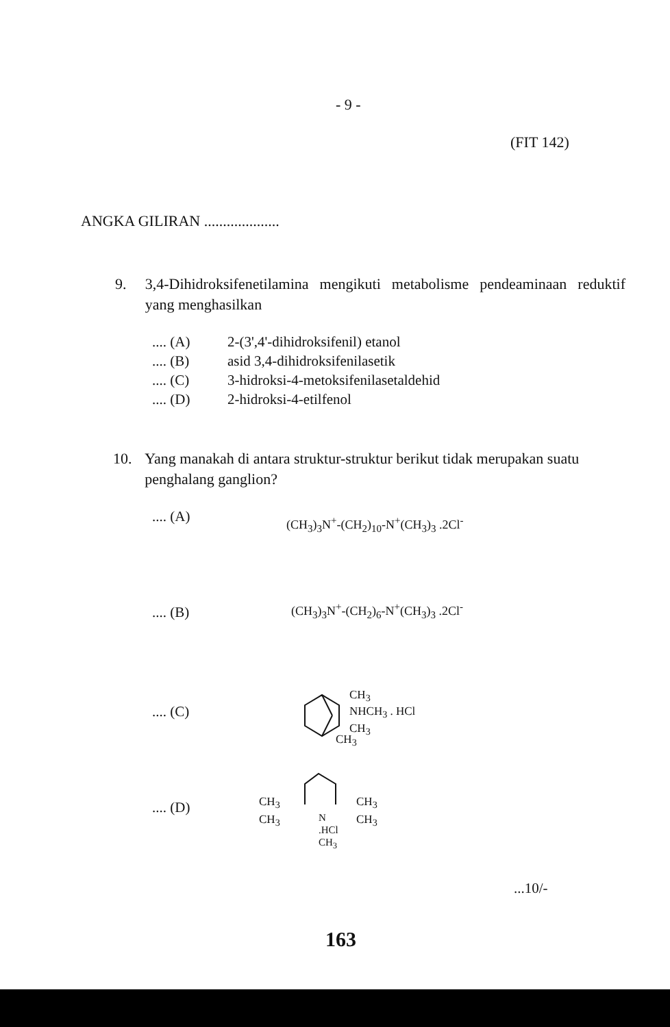- 9 -
(FIT 142)
ANGKA GILIRAN ....................
9. 3,4-Dihidroksifenetilamina mengikuti metabolisme pendeaminaan reduktif yang menghasilkan
.... (A) 2-(3',4'-dihidroksifenil) etanol
.... (B) asid 3,4-dihidroksifenilasetik
.... (C) 3-hidroksi-4-metoksifenilasetaldehid
.... (D) 2-hidroksi-4-etilfenol
10. Yang manakah di antara struktur-struktur berikut tidak merupakan suatu penghalang ganglion?
.... (A)
(CH<sub>3</sub>)<sub>3</sub>N<sup>+</sup>-(CH<sub>2</sub>)<sub>10</sub>-N<sup>+</sup>(CH<sub>3</sub>)<sub>3</sub> .2Cl<sup>-</sup>
.... (B) (CH<sub>3</sub>)<sub>3</sub>N<sup>+</sup>-(CH<sub>2</sub>)<sub>6</sub>-N<sup>+</sup>(CH<sub>3</sub>)<sub>3</sub> .2Cl<sup>-</sup>
.... (C)
CH<sub>3</sub>
NHCH<sub>3</sub> . HCl
CH<sub>3</sub>
CH<sub>3</sub>
.... (D)
CH<sub>3</sub>
CH<sub>3</sub>
N
.HCl
CH<sub>3</sub>
CH<sub>3</sub>
CH<sub>3</sub>
...10/-
163